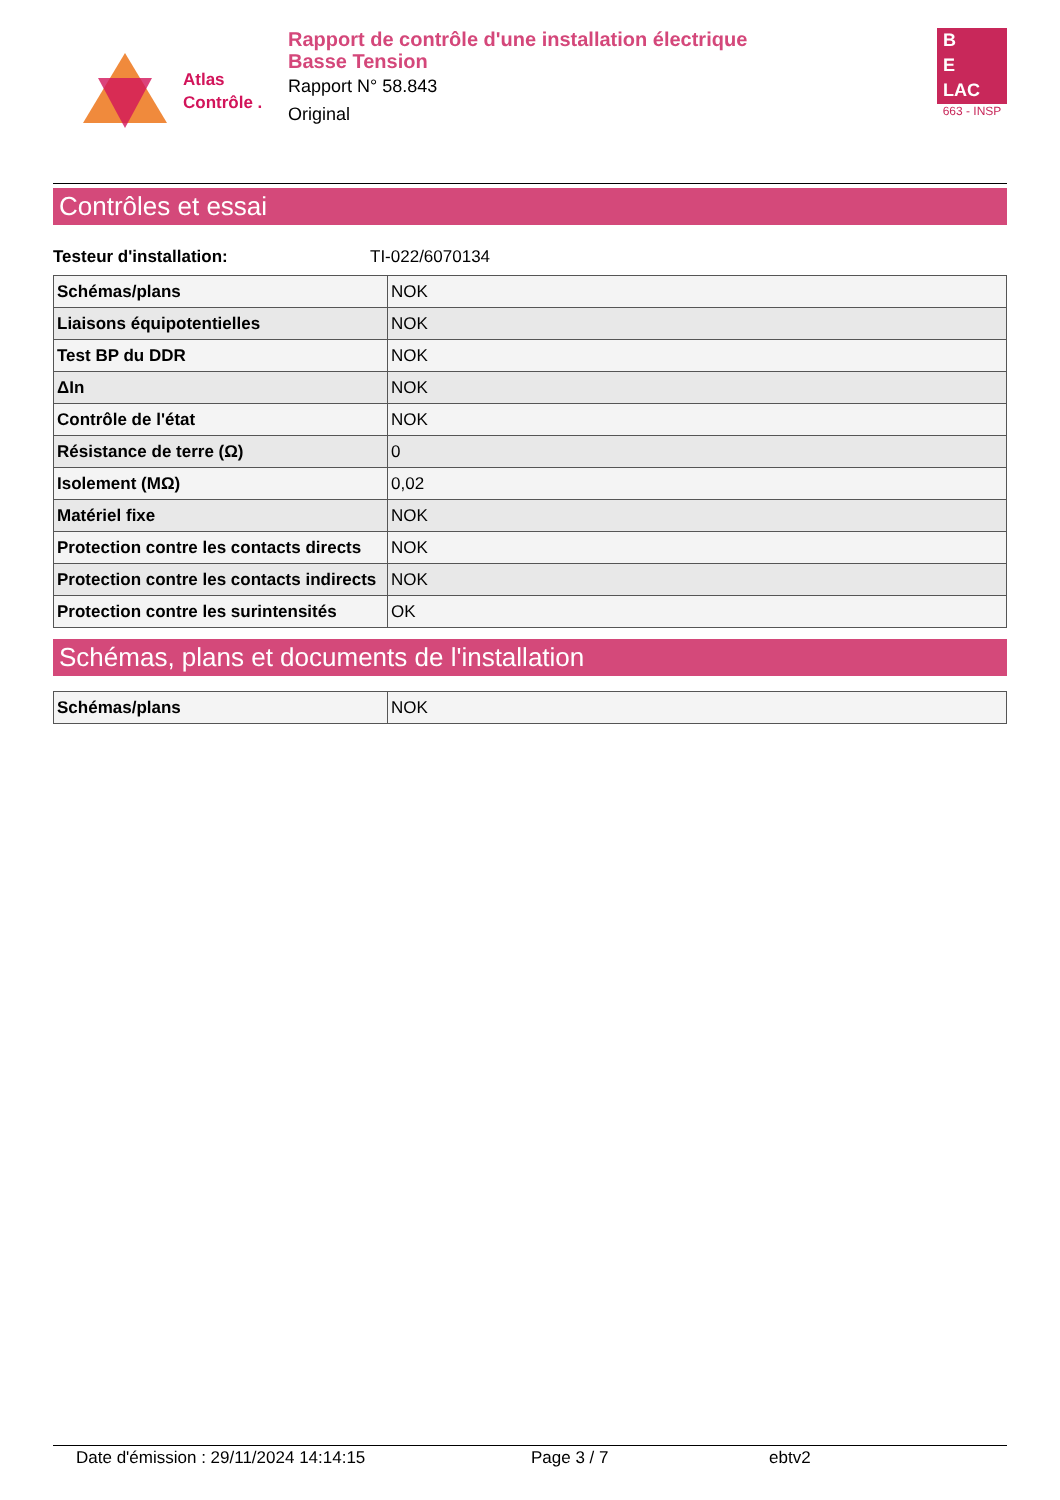Atlas
Contrôle .
Rapport de contrôle d'une installation électrique
Basse Tension
Rapport N° 58.843
Original
B
E
LAC
663 - INSP
Contrôles et essai
Testeur d'installation: TI-022/6070134
| Schémas/plans | NOK |
| Liaisons équipotentielles | NOK |
| Test BP du DDR | NOK |
| ΔIn | NOK |
| Contrôle de l'état | NOK |
| Résistance de terre (Ω) | 0 |
| Isolement (MΩ) | 0,02 |
| Matériel fixe | NOK |
| Protection contre les contacts directs | NOK |
| Protection contre les contacts indirects | NOK |
| Protection contre les surintensités | OK |
Schémas, plans et documents de l'installation
| Schémas/plans | NOK |
Date d'émission : 29/11/2024 14:14:15 Page 3 / 7 ebtv2